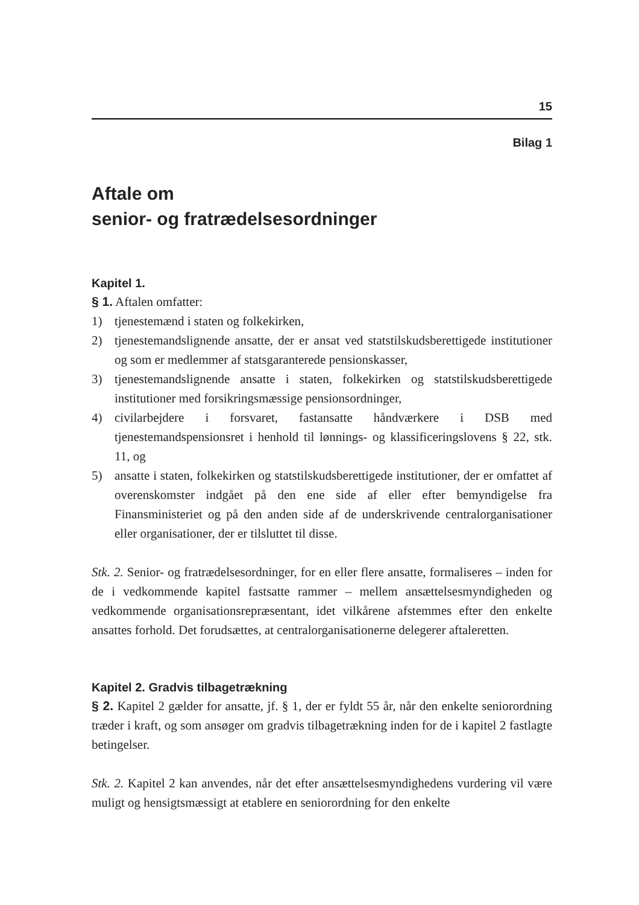15
Bilag 1
Aftale om
senior- og fratrædelsesordninger
Kapitel 1.
§ 1. Aftalen omfatter:
1) tjenestemænd i staten og folkekirken,
2) tjenestemandslignende ansatte, der er ansat ved statstilskudsberettigede institutioner og som er medlemmer af statsgaranterede pensionskasser,
3) tjenestemandslignende ansatte i staten, folkekirken og statstilskudsberettigede institutioner med forsikringsmæssige pensionsordninger,
4) civilarbejdere i forsvaret, fastansatte håndværkere i DSB med tjenestemandspensionsret i henhold til lønnings- og klassificeringslovens § 22, stk. 11, og
5) ansatte i staten, folkekirken og statstilskudsberettigede institutioner, der er omfattet af overenskomster indgået på den ene side af eller efter bemyndigelse fra Finansministeriet og på den anden side af de underskrivende centralorganisationer eller organisationer, der er tilsluttet til disse.
Stk. 2. Senior- og fratrædelsesordninger, for en eller flere ansatte, formaliseres – inden for de i vedkommende kapitel fastsatte rammer – mellem ansættelsesmyndigheden og vedkommende organisationsrepræsentant, idet vilkårene afstemmes efter den enkelte ansattes forhold. Det forudsættes, at centralorganisationerne delegerer aftaleretten.
Kapitel 2. Gradvis tilbagetrækning
§ 2. Kapitel 2 gælder for ansatte, jf. § 1, der er fyldt 55 år, når den enkelte seniorordning træder i kraft, og som ansøger om gradvis tilbagetrækning inden for de i kapitel 2 fastlagte betingelser.
Stk. 2. Kapitel 2 kan anvendes, når det efter ansættelsesmyndighedens vurdering vil være muligt og hensigtsmæssigt at etablere en seniorordning for den enkelte